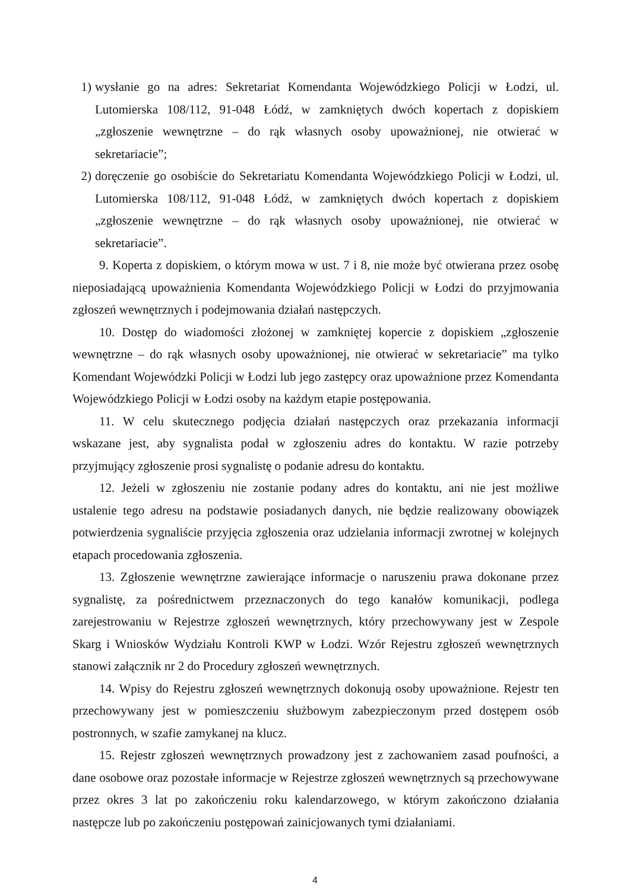1) wysłanie go na adres: Sekretariat Komendanta Wojewódzkiego Policji w Łodzi, ul. Lutomierska 108/112, 91-048 Łódź, w zamkniętych dwóch kopertach z dopiskiem „zgłoszenie wewnętrzne – do rąk własnych osoby upoważnionej, nie otwierać w sekretariacie”;
2) doręczenie go osobiście do Sekretariatu Komendanta Wojewódzkiego Policji w Łodzi, ul. Lutomierska 108/112, 91-048 Łódź, w zamkniętych dwóch kopertach z dopiskiem „zgłoszenie wewnętrzne – do rąk własnych osoby upoważnionej, nie otwierać w sekretariacie”.
9. Koperta z dopiskiem, o którym mowa w ust. 7 i 8, nie może być otwierana przez osobę nieposiadającą upoważnienia Komendanta Wojewódzkiego Policji w Łodzi do przyjmowania zgłoszeń wewnętrznych i podejmowania działań następczych.
10. Dostęp do wiadomości złożonej w zamkniętej kopercie z dopiskiem „zgłoszenie wewnętrzne – do rąk własnych osoby upoważnionej, nie otwierać w sekretariacie” ma tylko Komendant Wojewódzki Policji w Łodzi lub jego zastępcy oraz upoważnione przez Komendanta Wojewódzkiego Policji w Łodzi osoby na każdym etapie postępowania.
11. W celu skutecznego podjęcia działań następczych oraz przekazania informacji wskazane jest, aby sygnalista podał w zgłoszeniu adres do kontaktu. W razie potrzeby przyjmujący zgłoszenie prosi sygnalistę o podanie adresu do kontaktu.
12. Jeżeli w zgłoszeniu nie zostanie podany adres do kontaktu, ani nie jest możliwe ustalenie tego adresu na podstawie posiadanych danych, nie będzie realizowany obowiązek potwierdzenia sygnaliście przyjęcia zgłoszenia oraz udzielania informacji zwrotnej w kolejnych etapach procedowania zgłoszenia.
13. Zgłoszenie wewnętrzne zawierające informacje o naruszeniu prawa dokonane przez sygnalistę, za pośrednictwem przeznaczonych do tego kanałów komunikacji, podlega zarejestrowaniu w Rejestrze zgłoszeń wewnętrznych, który przechowywany jest w Zespole Skarg i Wniosków Wydziału Kontroli KWP w Łodzi. Wzór Rejestru zgłoszeń wewnętrznych stanowi załącznik nr 2 do Procedury zgłoszeń wewnętrznych.
14. Wpisy do Rejestru zgłoszeń wewnętrznych dokonują osoby upoważnione. Rejestr ten przechowywany jest w pomieszczeniu służbowym zabezpieczonym przed dostępem osób postronnych, w szafie zamykanej na klucz.
15. Rejestr zgłoszeń wewnętrznych prowadzony jest z zachowaniem zasad poufności, a dane osobowe oraz pozostałe informacje w Rejestrze zgłoszeń wewnętrznych są przechowywane przez okres 3 lat po zakończeniu roku kalendarzowego, w którym zakończono działania następcze lub po zakończeniu postępowań zainicjowanych tymi działaniami.
4